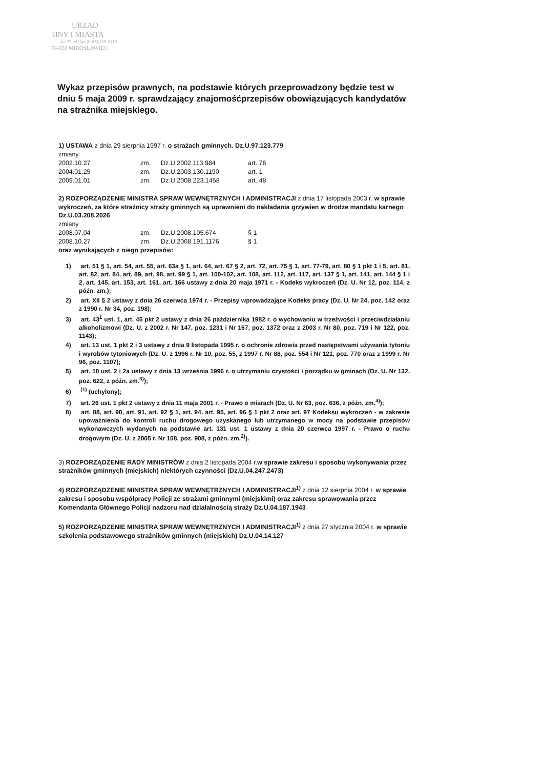URZĄD
'IINY I MIASTA
ści 37 tel./fax (0-67) 259-5119
78-650 MIROSŁAWIEC
Wykaz przepisów prawnych, na podstawie których przeprowadzony będzie test w dniu 5 maja 2009 r. sprawdzający znajomośćprzepisów obowiązujących kandydatów na strażnika miejskiego.
1) USTAWA z dnia 29 sierpnia 1997 r. o strażach gminnych. Dz.U.97.123.779
zmiany
| 2002.10.27 | zm. | Dz.U.2002.113.984 | art. 78 |
| 2004.01.25 | zm. | Dz.U.2003.130.1190 | art. 1 |
| 2009.01.01 | zm. | Dz.U.2008.223.1458 | art. 48 |
2) ROZPORZĄDZENIE MINISTRA SPRAW WEWNĘTRZNYCH I ADMINISTRACJI z dnia 17 listopada 2003 r. w sprawie wykroczeń, za które strażnicy straży gminnych są uprawnieni do nakładania grzywien w drodze mandatu karnego Dz.U.03.208.2026
zmiany
| 2008.07.04 | zm. | Dz.U.2008.105.674 | § 1 |
| 2008.10.27 | zm. | Dz.U.2008.191.1176 | § 1 |
oraz wynikających z niego przepisów:
1) art. 51 § 1, art. 54, art. 55, art. 63a § 1, art. 64, art. 67 § 2, art. 72, art. 75 § 1, art. 77-79, art. 80 § 1 pkt 1 i 5, art. 81, art. 82, art. 84, art. 89, art. 98, art. 99 § 1, art. 100-102, art. 108, art. 112, art. 117, art. 137 § 1, art. 141, art. 144 § 1 i 2, art. 145, art. 153, art. 161, art. 166 ustawy z dnia 20 maja 1971 r. - Kodeks wykroczeń (Dz. U. Nr 12, poz. 114, z późn. zm.);
2) art. XII § 2 ustawy z dnia 26 czerwca 1974 r. - Przepisy wprowadzające Kodeks pracy (Dz. U. Nr 24, poz. 142 oraz z 1990 r. Nr 34, poz. 198);
3) art. 43<sup>1</sup> ust. 1, art. 45 pkt 2 ustawy z dnia 26 października 1982 r. o wychowaniu w trzeźwości i przeciwdziałaniu alkoholizmowi (Dz. U. z 2002 r. Nr 147, poz. 1231 i Nr 167, poz. 1372 oraz z 2003 r. Nr 80, poz. 719 i Nr 122, poz. 1143);
4) art. 13 ust. 1 pkt 2 i 3 ustawy z dnia 9 listopada 1995 r. o ochronie zdrowia przed następstwami używania tytoniu i wyrobów tytoniowych (Dz. U. z 1996 r. Nr 10, poz. 55, z 1997 r. Nr 88, poz. 554 i Nr 121, poz. 770 oraz z 1999 r. Nr 96, poz. 1107);
5) art. 10 ust. 2 i 2a ustawy z dnia 13 września 1996 r. o utrzymaniu czystości i porządku w gminach (Dz. U. Nr 132, poz. 622, z późn. zm.<sup>3)</sup>);
6) <sup>(1)</sup> (uchylony);
7) art. 26 ust. 1 pkt 2 ustawy z dnia 11 maja 2001 r. - Prawo o miarach (Dz. U. Nr 63, poz. 636, z późn. zm.<sup>4)</sup>);
8) art. 88, art. 90, art. 91, art. 92 § 1, art. 94, art. 95, art. 96 § 1 pkt 2 oraz art. 97 Kodeksu wykroczeń - w zakresie upoważnienia do kontroli ruchu drogowego uzyskanego lub utrzymanego w mocy na podstawie przepisów wykonawczych wydanych na podstawie art. 131 ust. 1 ustawy z dnia 20 czerwca 1997 r. - Prawo o ruchu drogowym (Dz. U. z 2005 r. Nr 108, poz. 908, z późn. zm.<sup>2)</sup>).
3) ROZPORZĄDZENIE RADY MINISTRÓW z dnia 2 listopada 2004 r.w sprawie zakresu i sposobu wykonywania przez strażników gminnych (miejskich) niektórych czynności (Dz.U.04.247.2473)
4) ROZPORZĄDZENIE MINISTRA SPRAW WEWNĘTRZNYCH I ADMINISTRACJI<sup>1)</sup> z dnia 12 sierpnia 2004 r. w sprawie zakresu i sposobu współpracy Policji ze strażami gminnymi (miejskimi) oraz zakresu sprawowania przez Komendanta Głównego Policji nadzoru nad działalnością straży Dz.U.04.187.1943
5) ROZPORZĄDZENIE MINISTRA SPRAW WEWNĘTRZNYCH I ADMINISTRACJI<sup>1)</sup> z dnia 27 stycznia 2004 r. w sprawie szkolenia podstawowego strażników gminnych (miejskich) Dz.U.04.14.127